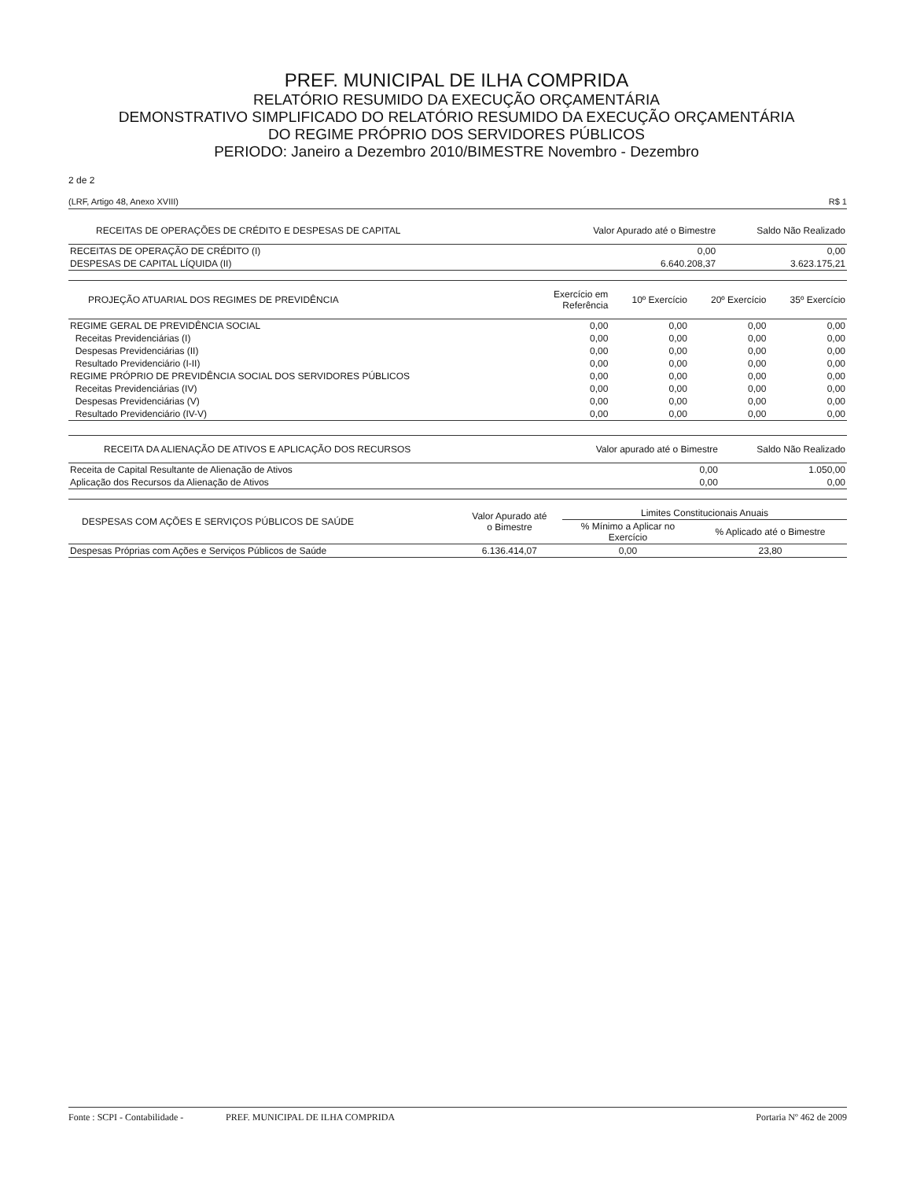PREF. MUNICIPAL DE ILHA COMPRIDA
RELATÓRIO RESUMIDO DA EXECUÇÃO ORÇAMENTÁRIA
DEMONSTRATIVO SIMPLIFICADO DO RELATÓRIO RESUMIDO DA EXECUÇÃO ORÇAMENTÁRIA
DO REGIME PRÓPRIO DOS SERVIDORES PÚBLICOS
PERIODO: Janeiro a Dezembro 2010/BIMESTRE Novembro - Dezembro
2 de 2
(LRF, Artigo 48, Anexo XVIII) R$ 1
| RECEITAS DE OPERAÇÕES DE CRÉDITO E DESPESAS DE CAPITAL | Valor Apurado até o Bimestre | Saldo Não Realizado |
| --- | --- | --- |
| RECEITAS DE OPERAÇÃO DE CRÉDITO (I) | 0,00 | 0,00 |
| DESPESAS DE CAPITAL LÍQUIDA (II) | 6.640.208,37 | 3.623.175,21 |
| PROJEÇÃO ATUARIAL DOS REGIMES DE PREVIDÊNCIA | Exercício em Referência | 10º Exercício | 20º Exercício | 35º Exercício |
| --- | --- | --- | --- | --- |
| REGIME GERAL DE PREVIDÊNCIA SOCIAL | 0,00 | 0,00 | 0,00 | 0,00 |
| Receitas Previdenciárias (I) | 0,00 | 0,00 | 0,00 | 0,00 |
| Despesas Previdenciárias (II) | 0,00 | 0,00 | 0,00 | 0,00 |
| Resultado Previdenciário (I-II) | 0,00 | 0,00 | 0,00 | 0,00 |
| REGIME PRÓPRIO DE PREVIDÊNCIA SOCIAL DOS SERVIDORES PÚBLICOS | 0,00 | 0,00 | 0,00 | 0,00 |
| Receitas Previdenciárias (IV) | 0,00 | 0,00 | 0,00 | 0,00 |
| Despesas Previdenciárias (V) | 0,00 | 0,00 | 0,00 | 0,00 |
| Resultado Previdenciário (IV-V) | 0,00 | 0,00 | 0,00 | 0,00 |
| RECEITA DA ALIENAÇÃO DE ATIVOS E APLICAÇÃO DOS RECURSOS | Valor apurado até o Bimestre | Saldo Não Realizado |
| --- | --- | --- |
| Receita de Capital Resultante de Alienação de Ativos | 0,00 | 1.050,00 |
| Aplicação dos Recursos da Alienação de Ativos | 0,00 | 0,00 |
| DESPESAS COM AÇÕES E SERVIÇOS PÚBLICOS DE SAÚDE | Valor Apurado até o Bimestre | Limites Constitucionais Anuais | |
| --- | --- | --- | --- |
| | | % Mínimo a Aplicar no Exercício | % Aplicado até o Bimestre |
| Despesas Próprias com Ações e Serviços Públicos de Saúde | 6.136.414,07 | 0,00 | 23,80 |
Fonte : SCPI - Contabilidade - PREF. MUNICIPAL DE ILHA COMPRIDA Portaria Nº 462 de 2009